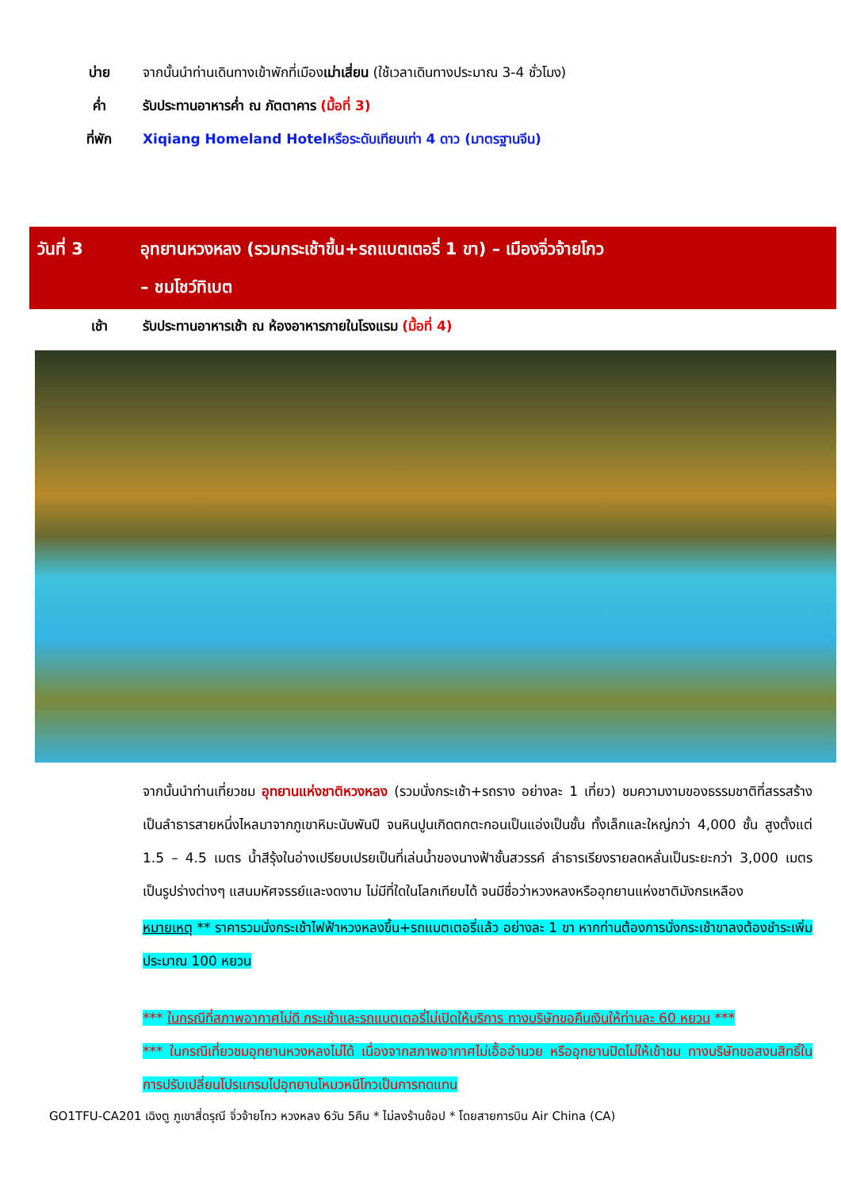บ่าย จากนั้นนำท่านเดินทางเข้าพักที่เมืองเม่าเสี่ยน (ใช้เวลาเดินทางประมาณ 3-4 ชั่วโมง)
ค่ำ รับประทานอาหารค่ำ ณ ภัตตาคาร (มื้อที่ 3)
ที่พัก Xiqiang Homeland Hotelหรือระดับเทียบเท่า 4 ดาว (มาตรฐานจีน)
วันที่ 3 อุทยานหวงหลง (รวมกระเช้าขึ้น+รถแบตเตอรี่ 1 ขา) – เมืองจิ่วจ้ายโกว
– ชมโชว์ทิเบต
เช้า รับประทานอาหารเช้า ณ ห้องอาหารภายในโรงแรม (มื้อที่ 4)
จากนั้นนำท่านเที่ยวชม อุทยานแห่งชาติหวงหลง (รวมนั่งกระเช้า+รถราง อย่างละ 1 เที่ยว) ชมความงามของธรรมชาติที่สรรสร้างเป็นลำธารสายหนึ่งไหลมาจากภูเขาหิมะนับพันปี จนหินปูนเกิดตกตะกอนเป็นแอ่งเป็นชั้น ทั้งเล็กและใหญ่กว่า 4,000 ชั้น สูงตั้งแต่ 1.5 – 4.5 เมตร น้ำสีรุ้งในอ่างเปรียบเปรยเป็นที่เล่นน้ำของนางฟ้าชั้นสวรรค์ ลำธารเรียงรายลดหลั่นเป็นระยะกว่า 3,000 เมตร เป็นรูปร่างต่างๆ แสนมหัศจรรย์และงดงาม ไม่มีที่ใดในโลกเทียบได้ จนมีชื่อว่าหวงหลงหรืออุทยานแห่งชาติมังกรเหลือง
หมายเหตุ ** ราคารวมนั่งกระเช้าไฟฟ้าหวงหลงขึ้น+รถแบตเตอรี่แล้ว อย่างละ 1 ขา หากท่านต้องการนั่งกระเช้าขาลงต้องชำระเพิ่มประมาณ 100 หยวน
*** ในกรณีที่สภาพอากาศไม่ดี กระเช้าและรถแบตเตอรี่ไม่เปิดให้บริการ ทางบริษัทขอคืนเงินให้ท่านละ 60 หยวน ***
*** ในกรณีเที่ยวชมอุทยานหวงหลงไม่ได้ เนื่องจากสภาพอากาศไม่เอื้ออำนวย หรืออุทยานปิดไม่ให้เข้าชม ทางบริษัทขอสงนสิทธิ์ในการปรับเปลี่ยนโปรแกรมไปอุทยานโหมวหนีโกวเป็นการทดแทน
GO1TFU-CA201 เฉิงตู ภูเขาสี่ดรุณี จิ่วจ้ายโกว หวงหลง 6วัน 5คืน * ไม่ลงร้านช้อป * โดยสายการบิน Air China (CA)